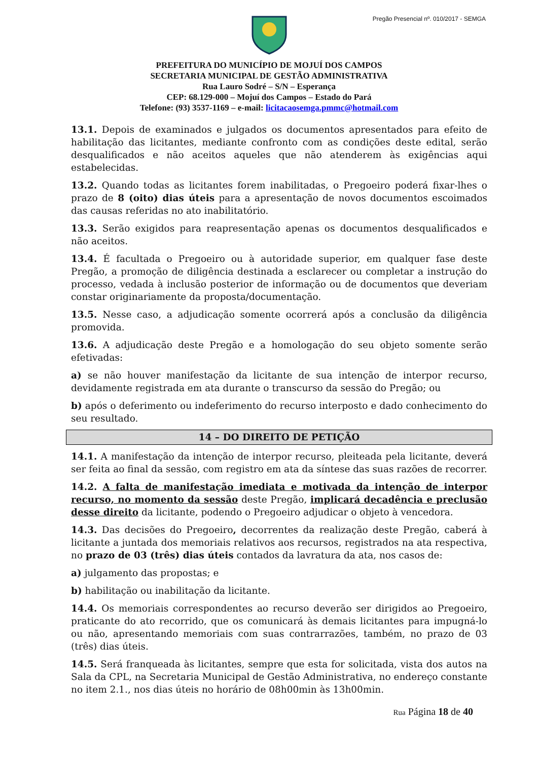Pregão Presencial nº. 010/2017 - SEMGA
PREFEITURA DO MUNICÍPIO DE MOJUÍ DOS CAMPOS
SECRETARIA MUNICIPAL DE GESTÃO ADMINISTRATIVA
Rua Lauro Sodré – S/N – Esperança
CEP: 68.129-000 – Mojuí dos Campos – Estado do Pará
Telefone: (93) 3537-1169 – e-mail: licitacaosemga.pmmc@hotmail.com
13.1. Depois de examinados e julgados os documentos apresentados para efeito de habilitação das licitantes, mediante confronto com as condições deste edital, serão desqualificados e não aceitos aqueles que não atenderem às exigências aqui estabelecidas.
13.2. Quando todas as licitantes forem inabilitadas, o Pregoeiro poderá fixar-lhes o prazo de 8 (oito) dias úteis para a apresentação de novos documentos escoimados das causas referidas no ato inabilitatório.
13.3. Serão exigidos para reapresentação apenas os documentos desqualificados e não aceitos.
13.4. É facultada o Pregoeiro ou à autoridade superior, em qualquer fase deste Pregão, a promoção de diligência destinada a esclarecer ou completar a instrução do processo, vedada à inclusão posterior de informação ou de documentos que deveriam constar originariamente da proposta/documentação.
13.5. Nesse caso, a adjudicação somente ocorrerá após a conclusão da diligência promovida.
13.6. A adjudicação deste Pregão e a homologação do seu objeto somente serão efetivadas:
a) se não houver manifestação da licitante de sua intenção de interpor recurso, devidamente registrada em ata durante o transcurso da sessão do Pregão; ou
b) após o deferimento ou indeferimento do recurso interposto e dado conhecimento do seu resultado.
14 – DO DIREITO DE PETIÇÃO
14.1. A manifestação da intenção de interpor recurso, pleiteada pela licitante, deverá ser feita ao final da sessão, com registro em ata da síntese das suas razões de recorrer.
14.2. A falta de manifestação imediata e motivada da intenção de interpor recurso, no momento da sessão deste Pregão, implicará decadência e preclusão desse direito da licitante, podendo o Pregoeiro adjudicar o objeto à vencedora.
14.3. Das decisões do Pregoeiro, decorrentes da realização deste Pregão, caberá à licitante a juntada dos memoriais relativos aos recursos, registrados na ata respectiva, no prazo de 03 (três) dias úteis contados da lavratura da ata, nos casos de:
a) julgamento das propostas; e
b) habilitação ou inabilitação da licitante.
14.4. Os memoriais correspondentes ao recurso deverão ser dirigidos ao Pregoeiro, praticante do ato recorrido, que os comunicará às demais licitantes para impugná-lo ou não, apresentando memoriais com suas contrarrazões, também, no prazo de 03 (três) dias úteis.
14.5. Será franqueada às licitantes, sempre que esta for solicitada, vista dos autos na Sala da CPL, na Secretaria Municipal de Gestão Administrativa, no endereço constante no item 2.1., nos dias úteis no horário de 08h00min às 13h00min.
Rua Página 18 de 40